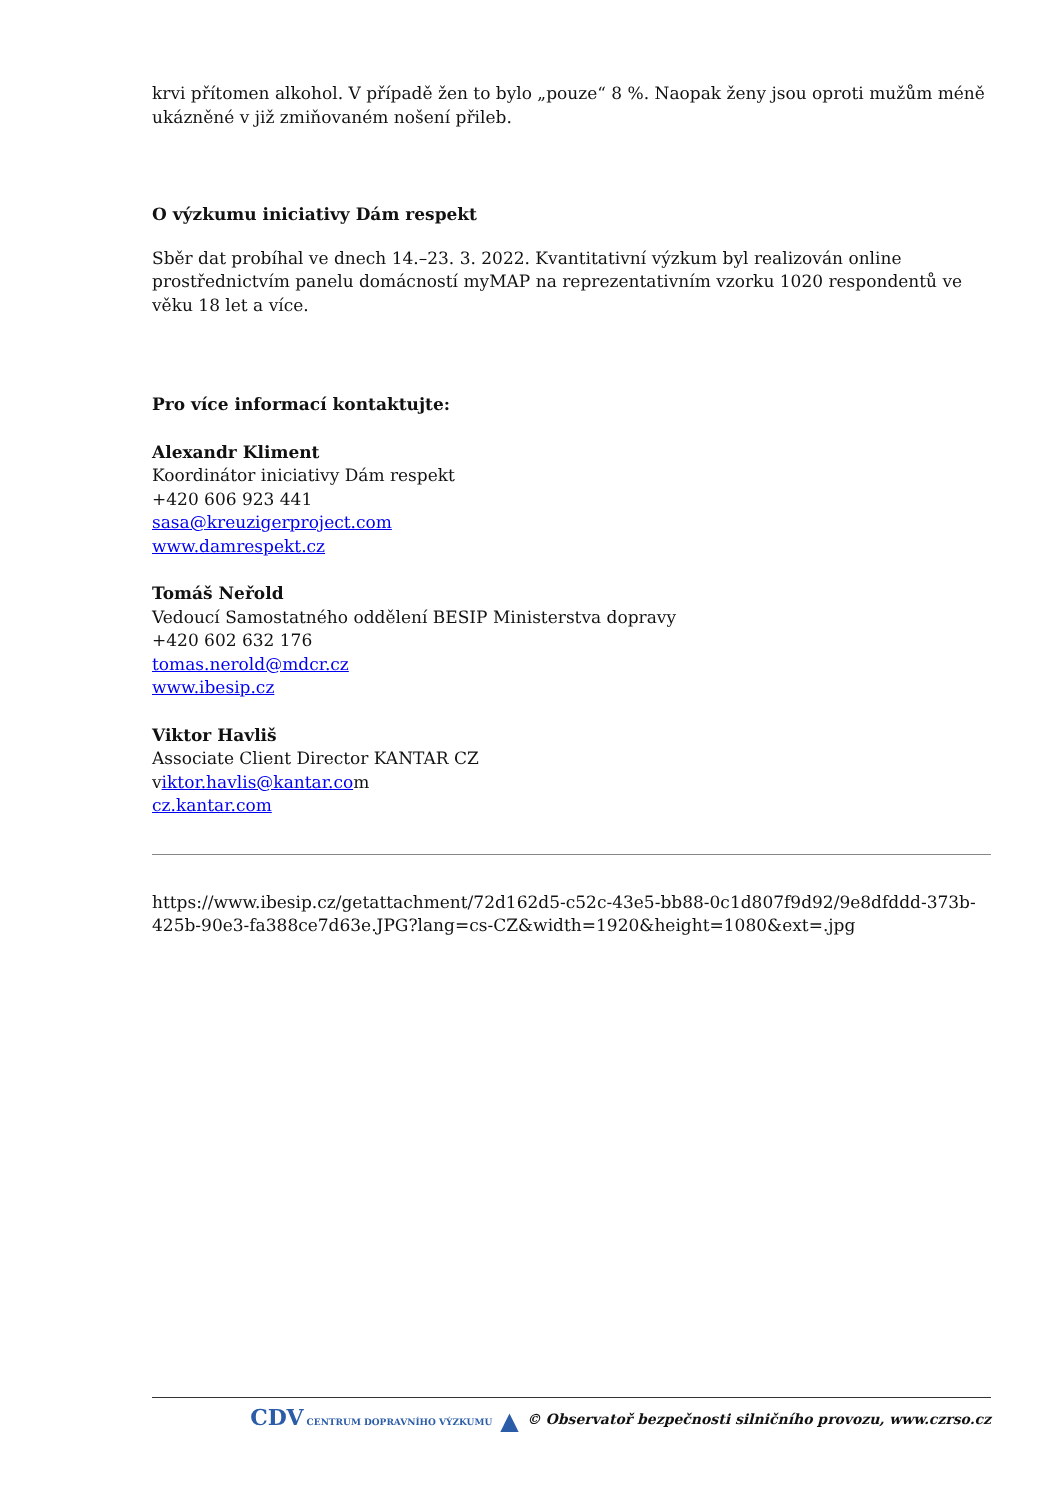krvi přítomen alkohol. V případě žen to bylo „pouze“ 8 %. Naopak ženy jsou oproti mužům méně ukázněné v již zmiňovaném nošení přileb.
O výzkumu iniciativy Dám respekt
Sběr dat probíhal ve dnech 14.–23. 3. 2022. Kvantitativní výzkum byl realizován online prostřednictvím panelu domácností myMAP na reprezentativním vzorku 1020 respondentů ve věku 18 let a více.
Pro více informací kontaktujte:
Alexandr Kliment
Koordinátor iniciativy Dám respekt
+420 606 923 441
sasa@kreuzigerproject.com
www.damrespekt.cz
Tomáš Neřold
Vedoucí Samostatného oddělení BESIP Ministerstva dopravy
+420 602 632 176
tomas.nerold@mdcr.cz
www.ibesip.cz
Viktor Havliš
Associate Client Director KANTAR CZ
viktor.havlis@kantar.com
cz.kantar.com
https://www.ibesip.cz/getattachment/72d162d5-c52c-43e5-bb88-0c1d807f9d92/9e8dfddd-373b-425b-90e3-fa388ce7d63e.JPG?lang=cs-CZ&width=1920&height=1080&ext=.jpg
CDV CENTRUM DOPRAVNÍHO VÝZKUMU ▲ © Observatoř bezpečnosti silničního provozu, www.czrso.cz